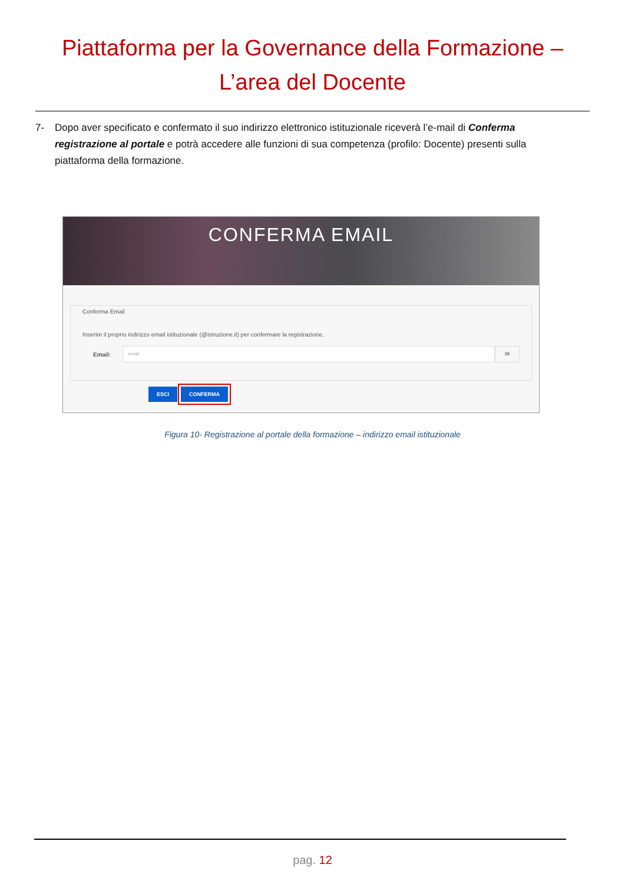Piattaforma per la Governance della Formazione –
L’area del Docente
7- Dopo aver specificato e confermato il suo indirizzo elettronico istituzionale riceverà l’e-mail di Conferma registrazione al portale e potrà accedere alle funzioni di sua competenza (profilo: Docente) presenti sulla piattaforma della formazione.
CONFERMA EMAIL
Conferma Email
Inserire il proprio indirizzo email istituzionale (@istruzione.it) per confermare la registrazione.
Email:
email
✉
ESCI CONFERMA
Figura 10- Registrazione al portale della formazione – indirizzo email istituzionale
pag. 12